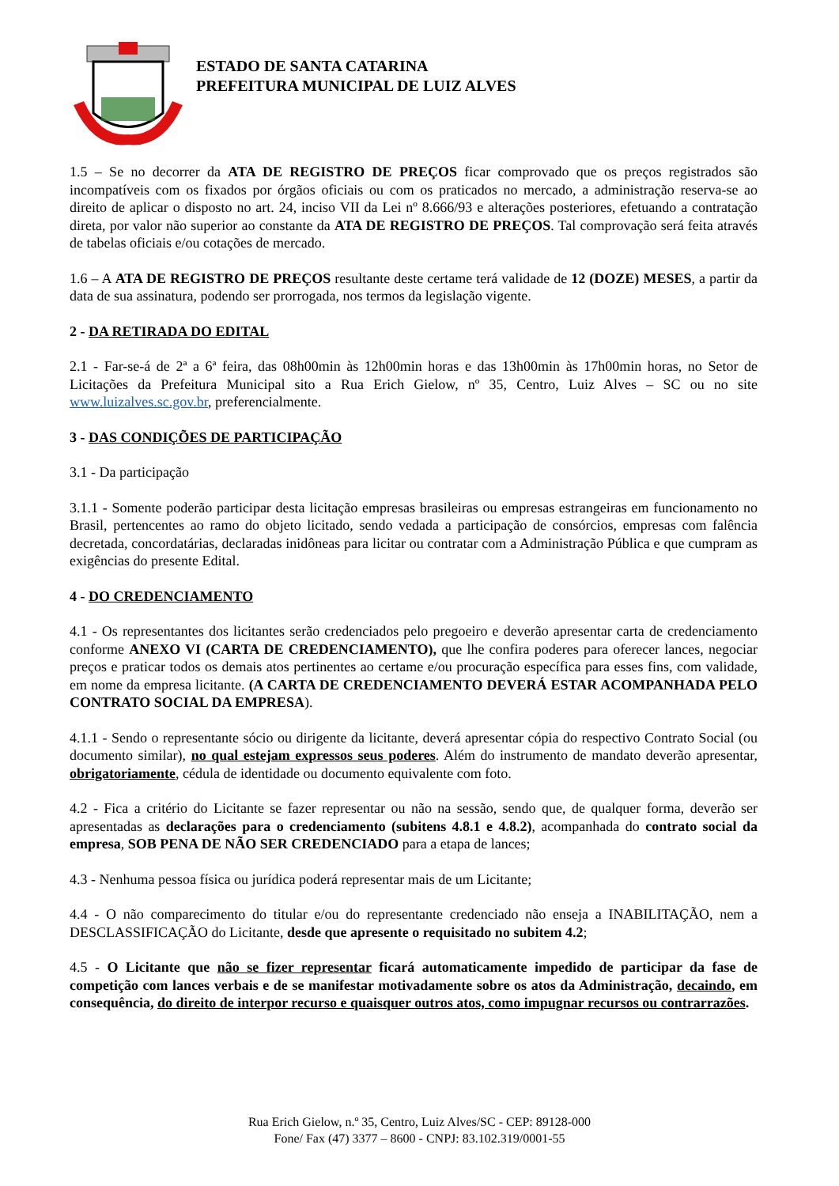ESTADO DE SANTA CATARINA
PREFEITURA MUNICIPAL DE LUIZ ALVES
1.5 – Se no decorrer da ATA DE REGISTRO DE PREÇOS ficar comprovado que os preços registrados são incompatíveis com os fixados por órgãos oficiais ou com os praticados no mercado, a administração reserva-se ao direito de aplicar o disposto no art. 24, inciso VII da Lei nº 8.666/93 e alterações posteriores, efetuando a contratação direta, por valor não superior ao constante da ATA DE REGISTRO DE PREÇOS. Tal comprovação será feita através de tabelas oficiais e/ou cotações de mercado.
1.6 – A ATA DE REGISTRO DE PREÇOS resultante deste certame terá validade de 12 (DOZE) MESES, a partir da data de sua assinatura, podendo ser prorrogada, nos termos da legislação vigente.
2 - DA RETIRADA DO EDITAL
2.1 - Far-se-á de 2ª a 6ª feira, das 08h00min às 12h00min horas e das 13h00min às 17h00min horas, no Setor de Licitações da Prefeitura Municipal sito a Rua Erich Gielow, nº 35, Centro, Luiz Alves – SC ou no site www.luizalves.sc.gov.br, preferencialmente.
3 - DAS CONDIÇÕES DE PARTICIPAÇÃO
3.1 - Da participação
3.1.1 - Somente poderão participar desta licitação empresas brasileiras ou empresas estrangeiras em funcionamento no Brasil, pertencentes ao ramo do objeto licitado, sendo vedada a participação de consórcios, empresas com falência decretada, concordatárias, declaradas inidôneas para licitar ou contratar com a Administração Pública e que cumpram as exigências do presente Edital.
4 - DO CREDENCIAMENTO
4.1 - Os representantes dos licitantes serão credenciados pelo pregoeiro e deverão apresentar carta de credenciamento conforme ANEXO VI (CARTA DE CREDENCIAMENTO), que lhe confira poderes para oferecer lances, negociar preços e praticar todos os demais atos pertinentes ao certame e/ou procuração específica para esses fins, com validade, em nome da empresa licitante. (A CARTA DE CREDENCIAMENTO DEVERÁ ESTAR ACOMPANHADA PELO CONTRATO SOCIAL DA EMPRESA).
4.1.1 - Sendo o representante sócio ou dirigente da licitante, deverá apresentar cópia do respectivo Contrato Social (ou documento similar), no qual estejam expressos seus poderes. Além do instrumento de mandato deverão apresentar, obrigatoriamente, cédula de identidade ou documento equivalente com foto.
4.2 - Fica a critério do Licitante se fazer representar ou não na sessão, sendo que, de qualquer forma, deverão ser apresentadas as declarações para o credenciamento (subitens 4.8.1 e 4.8.2), acompanhada do contrato social da empresa, SOB PENA DE NÃO SER CREDENCIADO para a etapa de lances;
4.3 - Nenhuma pessoa física ou jurídica poderá representar mais de um Licitante;
4.4 - O não comparecimento do titular e/ou do representante credenciado não enseja a INABILITAÇÃO, nem a DESCLASSIFICAÇÃO do Licitante, desde que apresente o requisitado no subitem 4.2;
4.5 - O Licitante que não se fizer representar ficará automaticamente impedido de participar da fase de competição com lances verbais e de se manifestar motivadamente sobre os atos da Administração, decaindo, em consequência, do direito de interpor recurso e quaisquer outros atos, como impugnar recursos ou contrarrazões.
Rua Erich Gielow, n.º 35, Centro, Luiz Alves/SC - CEP: 89128-000
Fone/ Fax (47) 3377 – 8600 - CNPJ: 83.102.319/0001-55